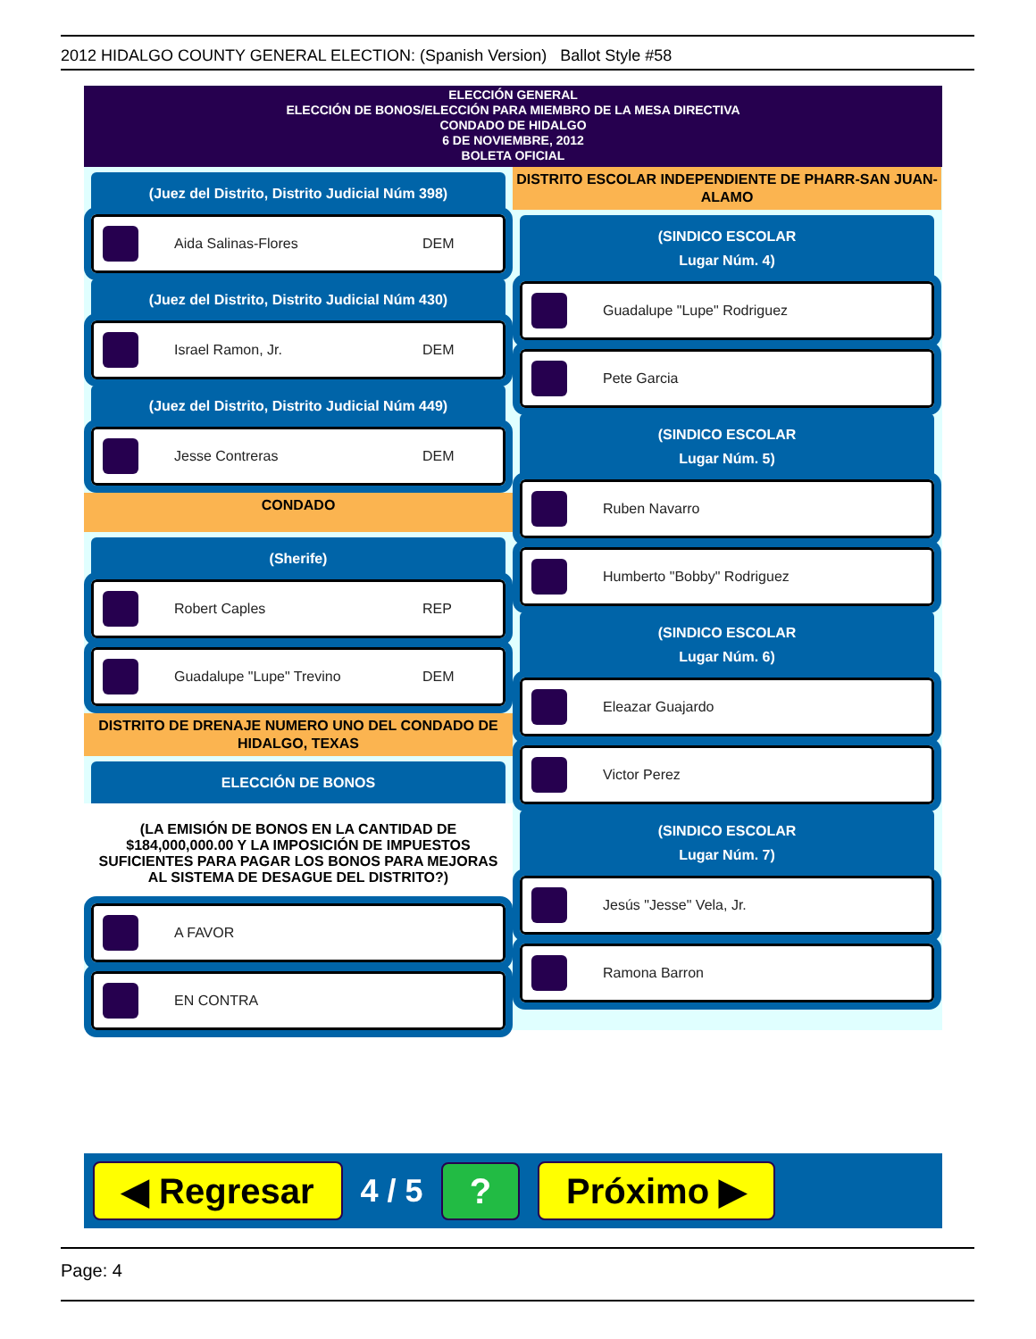2012 HIDALGO COUNTY GENERAL ELECTION: (Spanish Version) Ballot Style #58
ELECCIÓN GENERAL
ELECCIÓN DE BONOS/ELECCIÓN PARA MIEMBRO DE LA MESA DIRECTIVA
CONDADO DE HIDALGO
6 DE NOVIEMBRE, 2012
BOLETA OFICIAL
(Juez del Distrito, Distrito Judicial Núm 398)
Aida Salinas-Flores DEM
(Juez del Distrito, Distrito Judicial Núm 430)
Israel Ramon, Jr. DEM
(Juez del Distrito, Distrito Judicial Núm 449)
Jesse Contreras DEM
CONDADO
(Sherife)
Robert Caples REP
Guadalupe "Lupe" Trevino DEM
DISTRITO DE DRENAJE NUMERO UNO DEL CONDADO DE HIDALGO, TEXAS
ELECCIÓN DE BONOS
(LA EMISIÓN DE BONOS EN LA CANTIDAD DE $184,000,000.00 Y LA IMPOSICIÓN DE IMPUESTOS SUFICIENTES PARA PAGAR LOS BONOS PARA MEJORAS AL SISTEMA DE DESAGUE DEL DISTRITO?)
A FAVOR
EN CONTRA
DISTRITO ESCOLAR INDEPENDIENTE DE PHARR-SAN JUAN-ALAMO
(SINDICO ESCOLAR
Lugar Núm. 4)
Guadalupe "Lupe" Rodriguez
Pete Garcia
(SINDICO ESCOLAR
Lugar Núm. 5)
Ruben Navarro
Humberto "Bobby" Rodriguez
(SINDICO ESCOLAR
Lugar Núm. 6)
Eleazar Guajardo
Victor Perez
(SINDICO ESCOLAR
Lugar Núm. 7)
Jesús "Jesse" Vela, Jr.
Ramona Barron
◀ Regresar 4 / 5? Próximo ▶
Page: 4